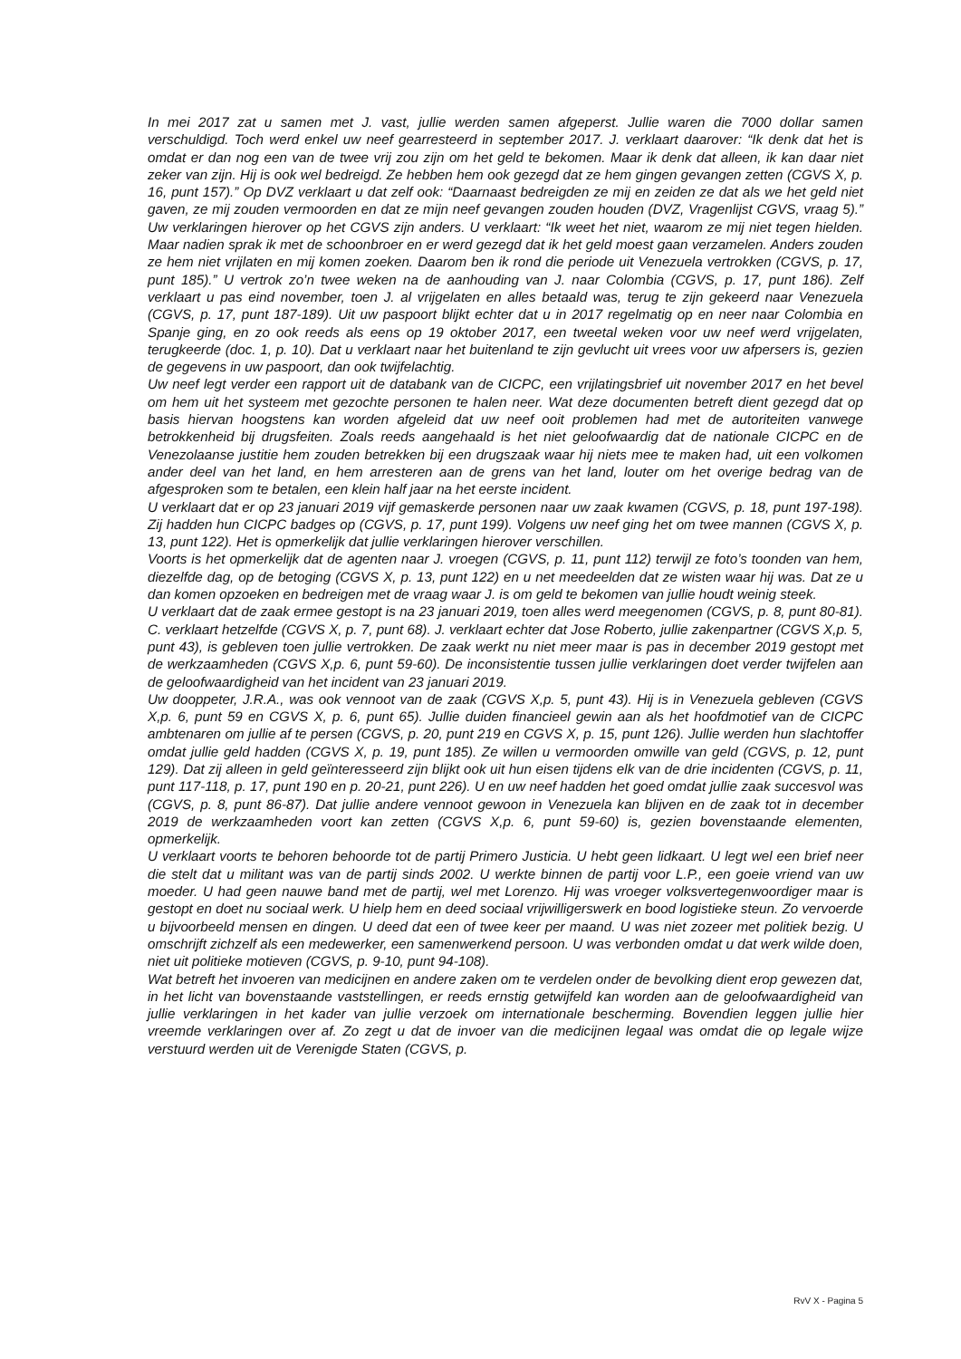In mei 2017 zat u samen met J. vast, jullie werden samen afgeperst. Jullie waren die 7000 dollar samen verschuldigd. Toch werd enkel uw neef gearresteerd in september 2017. J. verklaart daarover: “Ik denk dat het is omdat er dan nog een van de twee vrij zou zijn om het geld te bekomen. Maar ik denk dat alleen, ik kan daar niet zeker van zijn. Hij is ook wel bedreigd. Ze hebben hem ook gezegd dat ze hem gingen gevangen zetten (CGVS X, p. 16, punt 157).” Op DVZ verklaart u dat zelf ook: “Daarnaast bedreigden ze mij en zeiden ze dat als we het geld niet gaven, ze mij zouden vermoorden en dat ze mijn neef gevangen zouden houden (DVZ, Vragenlijst CGVS, vraag 5).” Uw verklaringen hierover op het CGVS zijn anders. U verklaart: “Ik weet het niet, waarom ze mij niet tegen hielden. Maar nadien sprak ik met de schoonbroer en er werd gezegd dat ik het geld moest gaan verzamelen. Anders zouden ze hem niet vrijlaten en mij komen zoeken. Daarom ben ik rond die periode uit Venezuela vertrokken (CGVS, p. 17, punt 185).” U vertrok zo’n twee weken na de aanhouding van J. naar Colombia (CGVS, p. 17, punt 186). Zelf verklaart u pas eind november, toen J. al vrijgelaten en alles betaald was, terug te zijn gekeerd naar Venezuela (CGVS, p. 17, punt 187-189). Uit uw paspoort blijkt echter dat u in 2017 regelmatig op en neer naar Colombia en Spanje ging, en zo ook reeds als eens op 19 oktober 2017, een tweetal weken voor uw neef werd vrijgelaten, terugkeerde (doc. 1, p. 10). Dat u verklaart naar het buitenland te zijn gevlucht uit vrees voor uw afpersers is, gezien de gegevens in uw paspoort, dan ook twijfelachtig.
Uw neef legt verder een rapport uit de databank van de CICPC, een vrijlatingsbrief uit november 2017 en het bevel om hem uit het systeem met gezochte personen te halen neer. Wat deze documenten betreft dient gezegd dat op basis hiervan hoogstens kan worden afgeleid dat uw neef ooit problemen had met de autoriteiten vanwege betrokkenheid bij drugsfeiten. Zoals reeds aangehaald is het niet geloofwaardig dat de nationale CICPC en de Venezolaanse justitie hem zouden betrekken bij een drugszaak waar hij niets mee te maken had, uit een volkomen ander deel van het land, en hem arresteren aan de grens van het land, louter om het overige bedrag van de afgesproken som te betalen, een klein half jaar na het eerste incident.
U verklaart dat er op 23 januari 2019 vijf gemaskerde personen naar uw zaak kwamen (CGVS, p. 18, punt 197-198). Zij hadden hun CICPC badges op (CGVS, p. 17, punt 199). Volgens uw neef ging het om twee mannen (CGVS X, p. 13, punt 122). Het is opmerkelijk dat jullie verklaringen hierover verschillen.
Voorts is het opmerkelijk dat de agenten naar J. vroegen (CGVS, p. 11, punt 112) terwijl ze foto’s toonden van hem, diezelfde dag, op de betoging (CGVS X, p. 13, punt 122) en u net meedeelden dat ze wisten waar hij was. Dat ze u dan komen opzoeken en bedreigen met de vraag waar J. is om geld te bekomen van jullie houdt weinig steek.
U verklaart dat de zaak ermee gestopt is na 23 januari 2019, toen alles werd meegenomen (CGVS, p. 8, punt 80-81). C. verklaart hetzelfde (CGVS X, p. 7, punt 68). J. verklaart echter dat Jose Roberto, jullie zakenpartner (CGVS X,p. 5, punt 43), is gebleven toen jullie vertrokken. De zaak werkt nu niet meer maar is pas in december 2019 gestopt met de werkzaamheden (CGVS X,p. 6, punt 59-60). De inconsistentie tussen jullie verklaringen doet verder twijfelen aan de geloofwaardigheid van het incident van 23 januari 2019.
Uw dooppeter, J.R.A., was ook vennoot van de zaak (CGVS X,p. 5, punt 43). Hij is in Venezuela gebleven (CGVS X,p. 6, punt 59 en CGVS X, p. 6, punt 65). Jullie duiden financieel gewin aan als het hoofdmotief van de CICPC ambtenaren om jullie af te persen (CGVS, p. 20, punt 219 en CGVS X, p. 15, punt 126). Jullie werden hun slachtoffer omdat jullie geld hadden (CGVS X, p. 19, punt 185). Ze willen u vermoorden omwille van geld (CGVS, p. 12, punt 129). Dat zij alleen in geld geïnteresseerd zijn blijkt ook uit hun eisen tijdens elk van de drie incidenten (CGVS, p. 11, punt 117-118, p. 17, punt 190 en p. 20-21, punt 226). U en uw neef hadden het goed omdat jullie zaak succesvol was (CGVS, p. 8, punt 86-87). Dat jullie andere vennoot gewoon in Venezuela kan blijven en de zaak tot in december 2019 de werkzaamheden voort kan zetten (CGVS X,p. 6, punt 59-60) is, gezien bovenstaande elementen, opmerkelijk.
U verklaart voorts te behoren behoorde tot de partij Primero Justicia. U hebt geen lidkaart. U legt wel een brief neer die stelt dat u militant was van de partij sinds 2002. U werkte binnen de partij voor L.P., een goeie vriend van uw moeder. U had geen nauwe band met de partij, wel met Lorenzo. Hij was vroeger volksvertegenwoordiger maar is gestopt en doet nu sociaal werk. U hielp hem en deed sociaal vrijwilligerswerk en bood logistieke steun. Zo vervoerde u bijvoorbeeld mensen en dingen. U deed dat een of twee keer per maand. U was niet zozeer met politiek bezig. U omschrijft zichzelf als een medewerker, een samenwerkend persoon. U was verbonden omdat u dat werk wilde doen, niet uit politieke motieven (CGVS, p. 9-10, punt 94-108).
Wat betreft het invoeren van medicijnen en andere zaken om te verdelen onder de bevolking dient erop gewezen dat, in het licht van bovenstaande vaststellingen, er reeds ernstig getwijfeld kan worden aan de geloofwaardigheid van jullie verklaringen in het kader van jullie verzoek om internationale bescherming. Bovendien leggen jullie hier vreemde verklaringen over af. Zo zegt u dat de invoer van die medicijnen legaal was omdat die op legale wijze verstuurd werden uit de Verenigde Staten (CGVS, p.
RvV X - Pagina 5